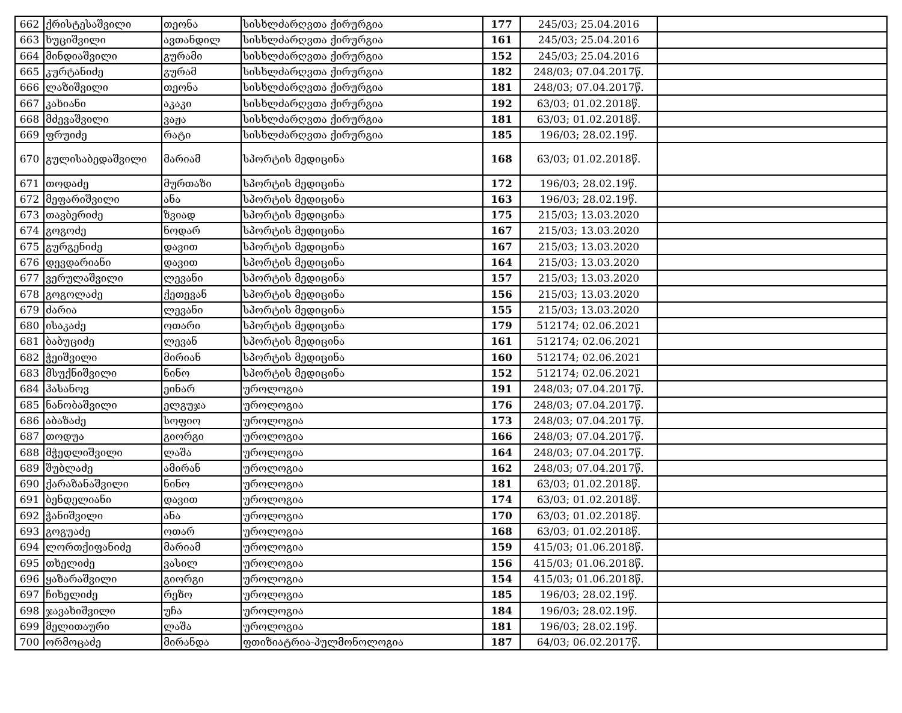| 662 | ქრისტესაშვილი | თეონა | სისხლძარღვთა ქირურგია | 177 | 245/03; 25.04.2016 | |
| 663 | ხუციშვილი | ავთანდილ | სისხლძარღვთა ქირურგია | 161 | 245/03; 25.04.2016 | |
| 664 | მინდიაშვილი | გურამი | სისხლძარღვთა ქირურგია | 152 | 245/03; 25.04.2016 | |
| 665 | კურტანიძე | გურამ | სისხლძარღვთა ქირურგია | 182 | 248/03; 07.04.2017წ. | |
| 666 | ლაზიშვილი | თეონა | სისხლძარღვთა ქირურგია | 181 | 248/03; 07.04.2017წ. | |
| 667 | კახიანი | აკაკი | სისხლძარღვთა ქირურგია | 192 | 63/03; 01.02.2018წ. | |
| 668 | მძევაშვილი | ვაჟა | სისხლძარღვთა ქირურგია | 181 | 63/03; 01.02.2018წ. | |
| 669 | ფრუიძე | რატი | სისხლძარღვთა ქირურგია | 185 | 196/03; 28.02.19წ. | |
| 670 | გულისაბედაშვილი | მარიამ | სპორტის მედიცინა | 168 | 63/03; 01.02.2018წ. | |
| 671 | თოდაძე | მურთაზი | სპორტის მედიცინა | 172 | 196/03; 28.02.19წ. | |
| 672 | მეფარიშვილი | ანა | სპორტის მედიცინა | 163 | 196/03; 28.02.19წ. | |
| 673 | თავბერიძე | ზვიად | სპორტის მედიცინა | 175 | 215/03; 13.03.2020 | |
| 674 | გოგოძე | ნოდარ | სპორტის მედიცინა | 167 | 215/03; 13.03.2020 | |
| 675 | გურგენიძე | დავით | სპორტის მედიცინა | 167 | 215/03; 13.03.2020 | |
| 676 | დევდარიანი | დავით | სპორტის მედიცინა | 164 | 215/03; 13.03.2020 | |
| 677 | ვერულაშვილი | ლევანი | სპორტის მედიცინა | 157 | 215/03; 13.03.2020 | |
| 678 | გოგოლაძე | ქეთევან | სპორტის მედიცინა | 156 | 215/03; 13.03.2020 | |
| 679 | ძარია | ლევანი | სპორტის მედიცინა | 155 | 215/03; 13.03.2020 | |
| 680 | ისაკაძე | ოთარი | სპორტის მედიცინა | 179 | 512174; 02.06.2021 | |
| 681 | ბაბუციძე | ლევან | სპორტის მედიცინა | 161 | 512174; 02.06.2021 | |
| 682 | ჭეიშვილი | მირიან | სპორტის მედიცინა | 160 | 512174; 02.06.2021 | |
| 683 | მსუქნიშვილი | ნინო | სპორტის მედიცინა | 152 | 512174; 02.06.2021 | |
| 684 | ჰასანოვ | ეინარ | უროლოგია | 191 | 248/03; 07.04.2017წ. | |
| 685 | ნანობაშვილი | ელგუჯა | უროლოგია | 176 | 248/03; 07.04.2017წ. | |
| 686 | აბაზაძე | სოფიო | უროლოგია | 173 | 248/03; 07.04.2017წ. | |
| 687 | თოდუა | გიორგი | უროლოგია | 166 | 248/03; 07.04.2017წ. | |
| 688 | მჭედლიშვილი | ლაშა | უროლოგია | 164 | 248/03; 07.04.2017წ. | |
| 689 | შუბლაძე | ამირან | უროლოგია | 162 | 248/03; 07.04.2017წ. | |
| 690 | ქარაზანაშვილი | ნინო | უროლოგია | 181 | 63/03; 01.02.2018წ. | |
| 691 | ბენდელიანი | დავით | უროლოგია | 174 | 63/03; 01.02.2018წ. | |
| 692 | ჭანიშვილი | ანა | უროლოგია | 170 | 63/03; 01.02.2018წ. | |
| 693 | გოგუაძე | ოთარ | უროლოგია | 168 | 63/03; 01.02.2018წ. | |
| 694 | ლორთქიფანიძე | მარიამ | უროლოგია | 159 | 415/03; 01.06.2018წ. | |
| 695 | თხელიძე | ვასილ | უროლოგია | 156 | 415/03; 01.06.2018წ. | |
| 696 | ყაზარაშვილი | გიორგი | უროლოგია | 154 | 415/03; 01.06.2018წ. | |
| 697 | ჩიხელიძე | რეზო | უროლოგია | 185 | 196/03; 28.02.19წ. | |
| 698 | ჯავახიშვილი | უჩა | უროლოგია | 184 | 196/03; 28.02.19წ. | |
| 699 | მელითაური | ლაშა | უროლოგია | 181 | 196/03; 28.02.19წ. | |
| 700 | ორმოცაძე | მირანდა | ფთიზიატრია-პულმონოლოგია | 187 | 64/03; 06.02.2017წ. | |